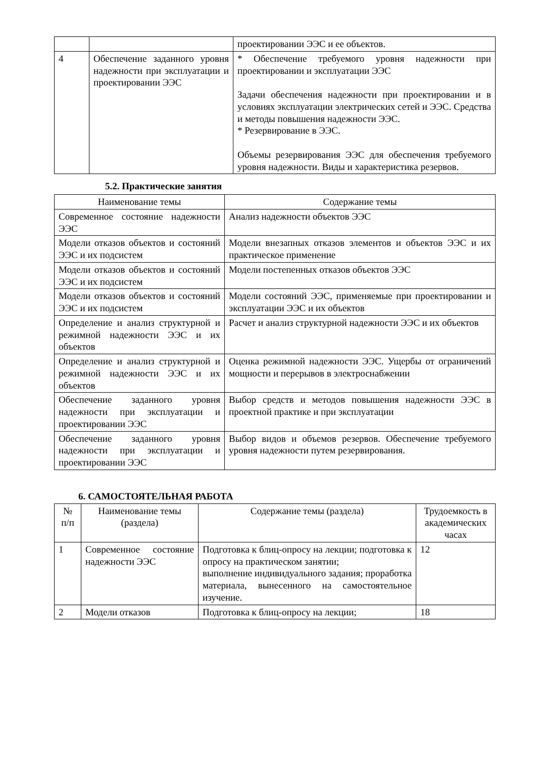| | | проектировании ЭЭС и ее объектов. |
| 4 | Обеспечение заданного уровня надежности при эксплуатации и проектировании ЭЭС | * Обеспечение требуемого уровня надежности при проектировании и эксплуатации ЭЭС Задачи обеспечения надежности при проектировании и в условиях эксплуатации электрических сетей и ЭЭС. Средства и методы повышения надежности ЭЭС. * Резервирование в ЭЭС. Объемы резервирования ЭЭС для обеспечения требуемого уровня надежности. Виды и характеристика резервов. |
5.2. Практические занятия
| Наименование темы | Содержание темы |
| --- | --- |
| Современное состояние надежности ЭЭС | Анализ надежности объектов ЭЭС |
| Модели отказов объектов и состояний ЭЭС и их подсистем | Модели внезапных отказов элементов и объектов ЭЭС и их практическое применение |
| Модели отказов объектов и состояний ЭЭС и их подсистем | Модели постепенных отказов объектов ЭЭС |
| Модели отказов объектов и состояний ЭЭС и их подсистем | Модели состояний ЭЭС, применяемые при проектировании и эксплуатации ЭЭС и их объектов |
| Определение и анализ структурной и режимной надежности ЭЭС и их объектов | Расчет и анализ структурной надежности ЭЭС и их объектов |
| Определение и анализ структурной и режимной надежности ЭЭС и их объектов | Оценка режимной надежности ЭЭС. Ущербы от ограничений мощности и перерывов в электроснабжении |
| Обеспечение заданного уровня надежности при эксплуатации и проектировании ЭЭС | Выбор средств и методов повышения надежности ЭЭС в проектной практике и при эксплуатации |
| Обеспечение заданного уровня надежности при эксплуатации и проектировании ЭЭС | Выбор видов и объемов резервов. Обеспечение требуемого уровня надежности путем резервирования. |
6. САМОСТОЯТЕЛЬНАЯ РАБОТА
| № п/п | Наименование темы (раздела) | Содержание темы (раздела) | Трудоемкость в академических часах |
| --- | --- | --- | --- |
| 1 | Современное состояние надежности ЭЭС | Подготовка к блиц-опросу на лекции; подготовка к опросу на практическом занятии; выполнение индивидуального задания; проработка материала, вынесенного на самостоятельное изучение. | 12 |
| 2 | Модели отказов | Подготовка к блиц-опросу на лекции; | 18 |